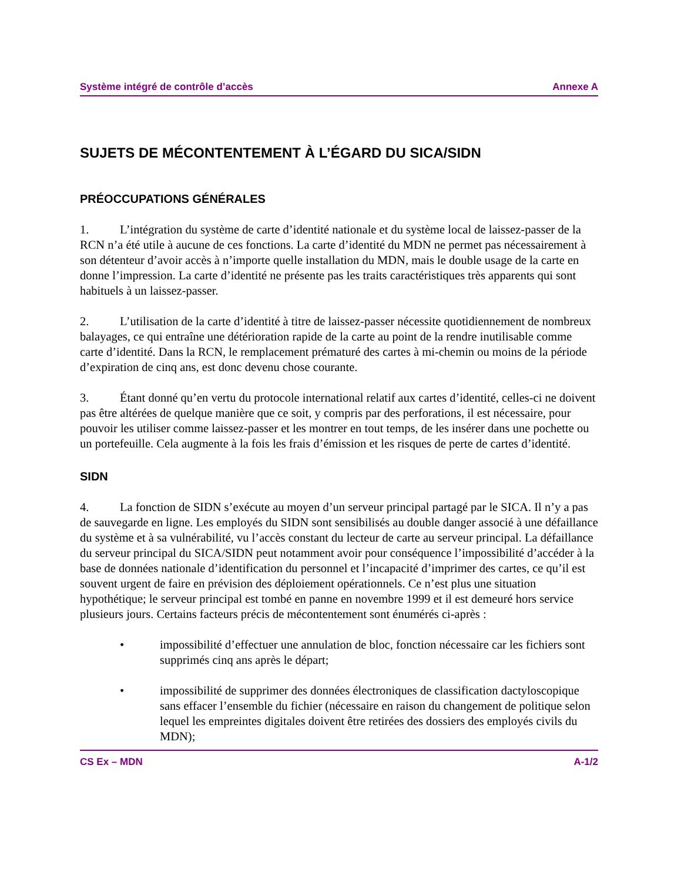Système intégré de contrôle d’accès Annexe A
SUJETS DE MÉCONTENTEMENT À L’ÉGARD DU SICA/SIDN
PRÉOCCUPATIONS GÉNÉRALES
1. L’intégration du système de carte d’identité nationale et du système local de laissez-passer de la RCN n’a été utile à aucune de ces fonctions. La carte d’identité du MDN ne permet pas nécessairement à son détenteur d’avoir accès à n’importe quelle installation du MDN, mais le double usage de la carte en donne l’impression. La carte d’identité ne présente pas les traits caractéristiques très apparents qui sont habituels à un laissez-passer.
2. L’utilisation de la carte d’identité à titre de laissez-passer nécessite quotidiennement de nombreux balayages, ce qui entraîne une détérioration rapide de la carte au point de la rendre inutilisable comme carte d’identité. Dans la RCN, le remplacement prématuré des cartes à mi-chemin ou moins de la période d’expiration de cinq ans, est donc devenu chose courante.
3. Étant donné qu’en vertu du protocole international relatif aux cartes d’identité, celles-ci ne doivent pas être altérées de quelque manière que ce soit, y compris par des perforations, il est nécessaire, pour pouvoir les utiliser comme laissez-passer et les montrer en tout temps, de les insérer dans une pochette ou un portefeuille. Cela augmente à la fois les frais d’émission et les risques de perte de cartes d’identité.
SIDN
4. La fonction de SIDN s’exécute au moyen d’un serveur principal partagé par le SICA. Il n’y a pas de sauvegarde en ligne. Les employés du SIDN sont sensibilisés au double danger associé à une défaillance du système et à sa vulnérabilité, vu l’accès constant du lecteur de carte au serveur principal. La défaillance du serveur principal du SICA/SIDN peut notamment avoir pour conséquence l’impossibilité d’accéder à la base de données nationale d’identification du personnel et l’incapacité d’imprimer des cartes, ce qu’il est souvent urgent de faire en prévision des déploiement opérationnels. Ce n’est plus une situation hypothétique; le serveur principal est tombé en panne en novembre 1999 et il est demeuré hors service plusieurs jours. Certains facteurs précis de mécontentement sont énumérés ci-après :
• impossibilité d’effectuer une annulation de bloc, fonction nécessaire car les fichiers sont supprimés cinq ans après le départ;
• impossibilité de supprimer des données électroniques de classification dactyloscopique sans effacer l’ensemble du fichier (nécessaire en raison du changement de politique selon lequel les empreintes digitales doivent être retirées des dossiers des employés civils du MDN);
CS Ex – MDN A-1/2